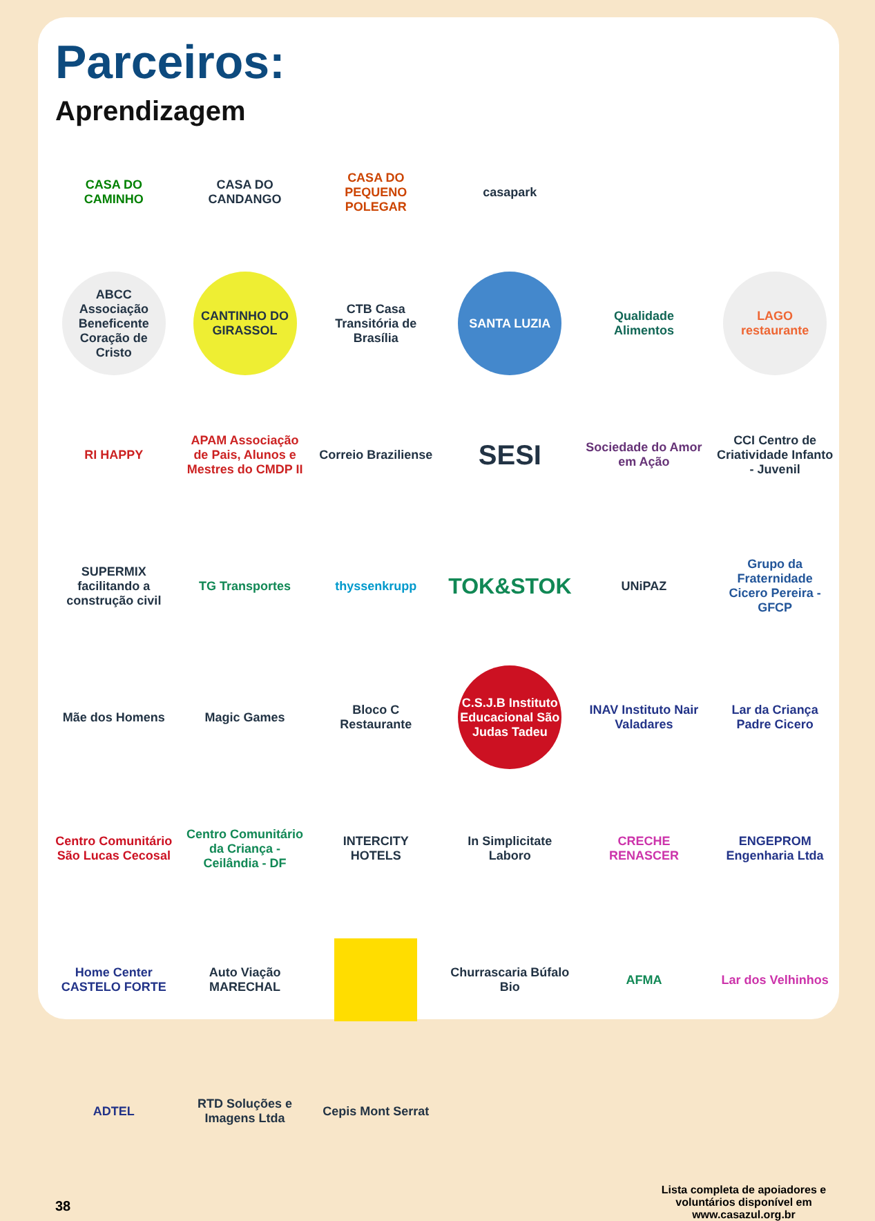Parceiros:
Aprendizagem
CASA DO CAMINHO
CASA DO CANDANGO
CASA DO PEQUENO POLEGAR
casapark
ABCC Associação Beneficente Coração de Cristo
CANTINHO DO GIRASSOL
CTB Casa Transitória de Brasília
SANTA LUZIA
Qualidade Alimentos
LAGO restaurante
RI HAPPY
APAM Associação de Pais, Alunos e Mestres do CMDP II
Correio Braziliense
SESI
Sociedade do Amor em Ação
CCI Centro de Criatividade Infanto - Juvenil
SUPERMIX facilitando a construção civil
TG Transportes
thyssenkrupp
TOK&STOK
UNiPAZ
Grupo da Fraternidade Cicero Pereira - GFCP
Mãe dos Homens
Magic Games
Bloco C Restaurante
C.S.J.B Instituto Educacional São Judas Tadeu
INAV Instituto Nair Valadares
Lar da Criança Padre Cicero
Centro Comunitário São Lucas Cecosal
Centro Comunitário da Criança - Ceilândia - DF
INTERCITY HOTELS
In Simplicitate Laboro
CRECHE RENASCER
ENGEPROM Engenharia Ltda
Home Center CASTELO FORTE
Auto Viação MARECHAL
Churrascaria Búfalo Bio
AFMA
Lar dos Velhinhos
ADTEL
RTD Soluções e Imagens Ltda
Cepis Mont Serrat
38
Lista completa de apoiadores e voluntários disponível em www.casazul.org.br